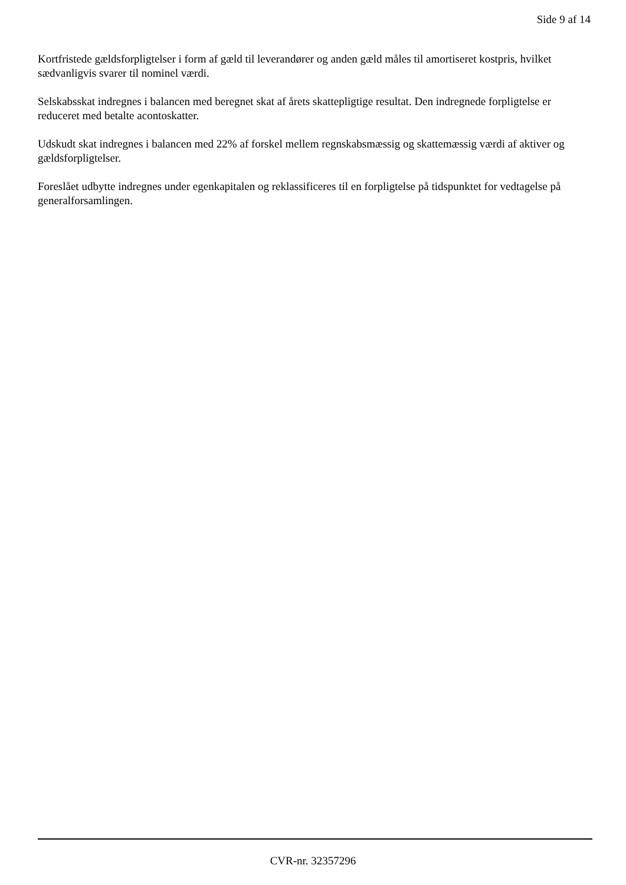Side 9 af 14
Kortfristede gældsforpligtelser i form af gæld til leverandører og anden gæld måles til amortiseret kostpris, hvilket sædvanligvis svarer til nominel værdi.
Selskabsskat indregnes i balancen med beregnet skat af årets skattepligtige resultat. Den indregnede forpligtelse er reduceret med betalte acontoskatter.
Udskudt skat indregnes i balancen med 22% af forskel mellem regnskabsmæssig og skattemæssig værdi af aktiver og gældsforpligtelser.
Foreslået udbytte indregnes under egenkapitalen og reklassificeres til en forpligtelse på tidspunktet for vedtagelse på generalforsamlingen.
CVR-nr. 32357296